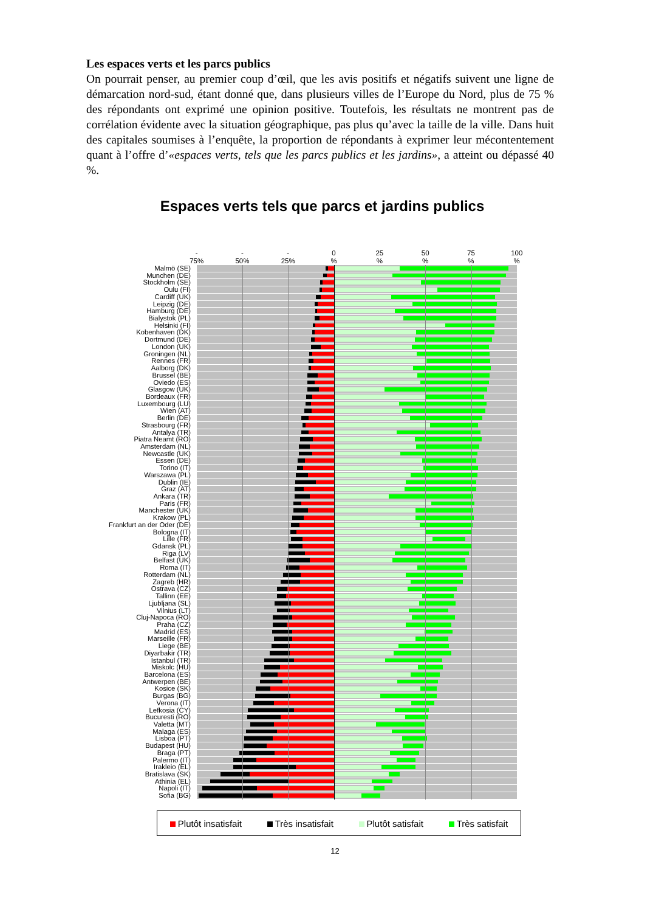Les espaces verts et les parcs publics
On pourrait penser, au premier coup d’œil, que les avis positifs et négatifs suivent une ligne de démarcation nord-sud, étant donné que, dans plusieurs villes de l’Europe du Nord, plus de 75 % des répondants ont exprimé une opinion positive. Toutefois, les résultats ne montrent pas de corrélation évidente avec la situation géographique, pas plus qu’avec la taille de la ville. Dans huit des capitales soumises à l’enquête, la proportion de répondants à exprimer leur mécontentement quant à l’offre d’«espaces verts, tels que les parcs publics et les jardins», a atteint ou dépassé 40 %.
Espaces verts tels que parcs et jardins publics
-
75%
-
50%
-
25%
0
%
25
%
50
%
75
%
100
%
Malmö (SE)
Munchen (DE)
Stockholm (SE)
Oulu (FI)
Cardiff (UK)
Leipzig (DE)
Hamburg (DE)
Bialystok (PL)
Helsinki (FI)
Kobenhaven (DK)
Dortmund (DE)
London (UK)
Groningen (NL)
Rennes (FR)
Aalborg (DK)
Brussel (BE)
Oviedo (ES)
Glasgow (UK)
Bordeaux (FR)
Luxembourg (LU)
Wien (AT)
Berlin (DE)
Strasbourg (FR)
Antalya (TR)
Piatra Neamt (RO)
Amsterdam (NL)
Newcastle (UK)
Essen (DE)
Torino (IT)
Warszawa (PL)
Dublin (IE)
Graz (AT)
Ankara (TR)
Paris (FR)
Manchester (UK)
Krakow (PL)
Frankfurt an der Oder (DE)
Bologna (IT)
Lille (FR)
Gdansk (PL)
Riga (LV)
Belfast (UK)
Roma (IT)
Rotterdam (NL)
Zagreb (HR)
Ostrava (CZ)
Tallinn (EE)
Ljubljana (SL)
Vilnius (LT)
Cluj-Napoca (RO)
Praha (CZ)
Madrid (ES)
Marseille (FR)
Liege (BE)
Diyarbakir (TR)
Istanbul (TR)
Miskolc (HU)
Barcelona (ES)
Antwerpen (BE)
Kosice (SK)
Burgas (BG)
Verona (IT)
Lefkosia (CY)
Bucuresti (RO)
Valetta (MT)
Malaga (ES)
Lisboa (PT)
Budapest (HU)
Braga (PT)
Palermo (IT)
Irakleio (EL)
Bratislava (SK)
Athinia (EL)
Napoli (IT)
Sofia (BG)
Plutôt insatisfait Très insatisfait Plutôt satisfait Très satisfait
12